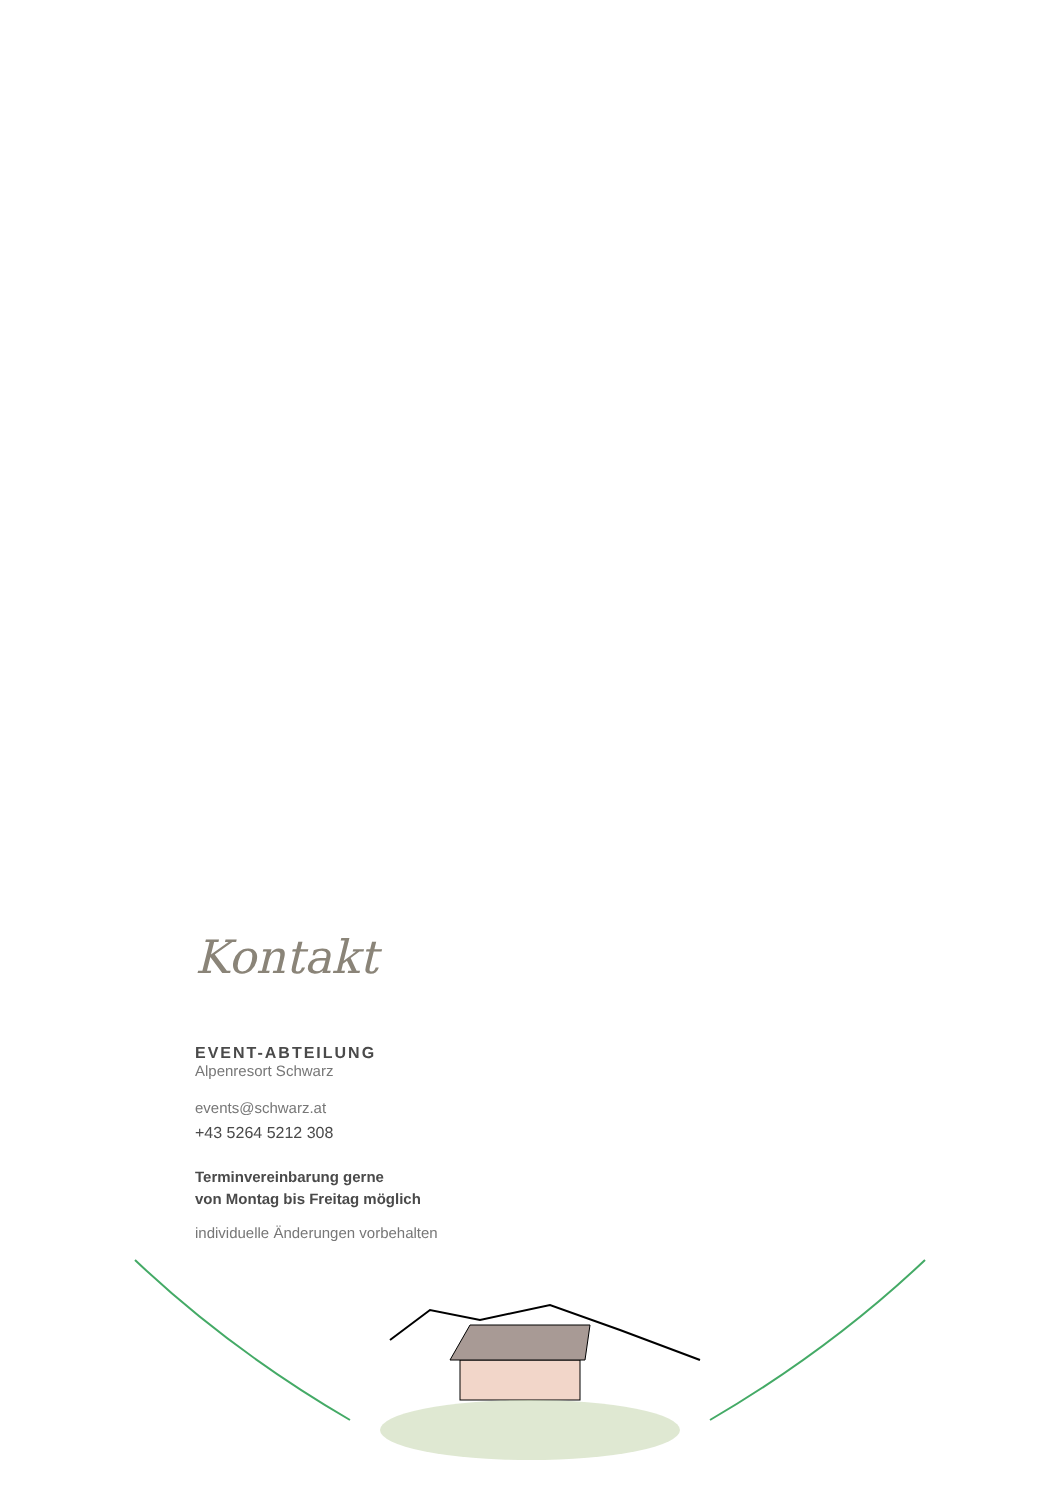Kontakt
EVENT-ABTEILUNG
Alpenresort Schwarz
events@schwarz.at
+43 5264 5212 308
Terminvereinbarung gerne
von Montag bis Freitag möglich
individuelle Änderungen vorbehalten